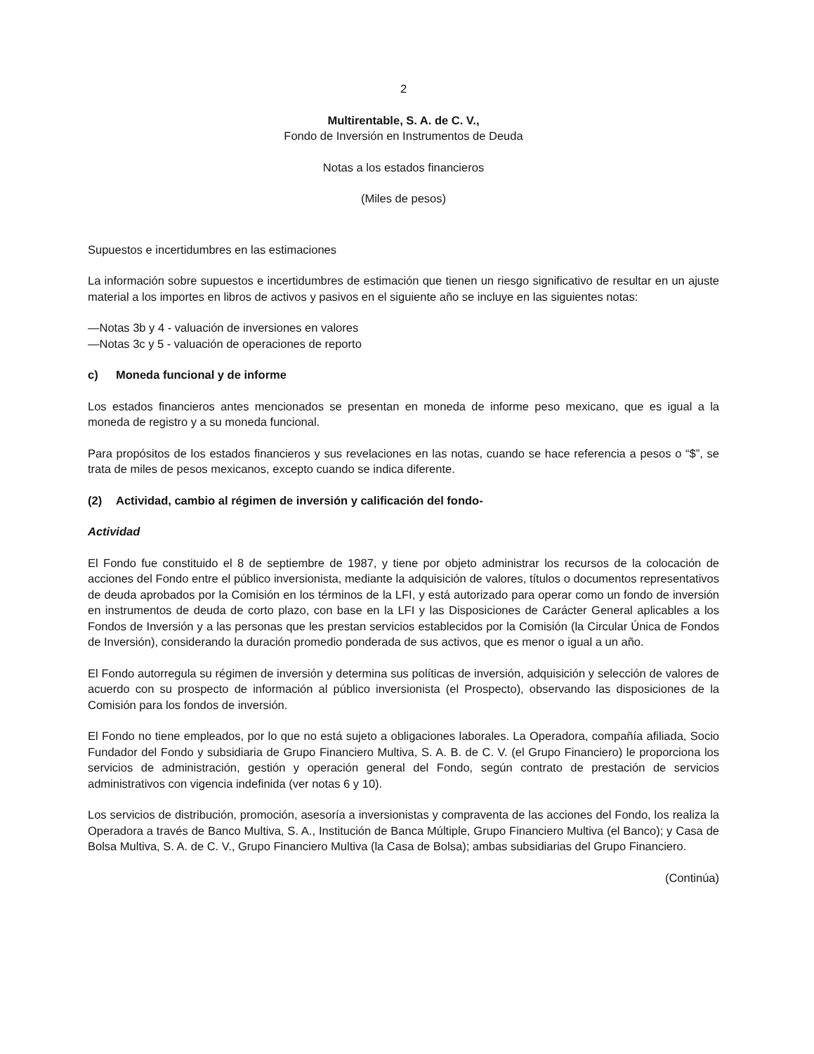2
Multirentable, S. A. de C. V.,
Fondo de Inversión en Instrumentos de Deuda
Notas a los estados financieros
(Miles de pesos)
Supuestos e incertidumbres en las estimaciones
La información sobre supuestos e incertidumbres de estimación que tienen un riesgo significativo de resultar en un ajuste material a los importes en libros de activos y pasivos en el siguiente año se incluye en las siguientes notas:
—Notas 3b y 4 - valuación de inversiones en valores
—Notas 3c y 5 - valuación de operaciones de reporto
c) Moneda funcional y de informe
Los estados financieros antes mencionados se presentan en moneda de informe peso mexicano, que es igual a la moneda de registro y a su moneda funcional.
Para propósitos de los estados financieros y sus revelaciones en las notas, cuando se hace referencia a pesos o “$”, se trata de miles de pesos mexicanos, excepto cuando se indica diferente.
(2) Actividad, cambio al régimen de inversión y calificación del fondo-
Actividad
El Fondo fue constituido el 8 de septiembre de 1987, y tiene por objeto administrar los recursos de la colocación de acciones del Fondo entre el público inversionista, mediante la adquisición de valores, títulos o documentos representativos de deuda aprobados por la Comisión en los términos de la LFI, y está autorizado para operar como un fondo de inversión en instrumentos de deuda de corto plazo, con base en la LFI y las Disposiciones de Carácter General aplicables a los Fondos de Inversión y a las personas que les prestan servicios establecidos por la Comisión (la Circular Única de Fondos de Inversión), considerando la duración promedio ponderada de sus activos, que es menor o igual a un año.
El Fondo autorregula su régimen de inversión y determina sus políticas de inversión, adquisición y selección de valores de acuerdo con su prospecto de información al público inversionista (el Prospecto), observando las disposiciones de la Comisión para los fondos de inversión.
El Fondo no tiene empleados, por lo que no está sujeto a obligaciones laborales. La Operadora, compañía afiliada, Socio Fundador del Fondo y subsidiaria de Grupo Financiero Multiva, S. A. B. de C. V. (el Grupo Financiero) le proporciona los servicios de administración, gestión y operación general del Fondo, según contrato de prestación de servicios administrativos con vigencia indefinida (ver notas 6 y 10).
Los servicios de distribución, promoción, asesoría a inversionistas y compraventa de las acciones del Fondo, los realiza la Operadora a través de Banco Multiva, S. A., Institución de Banca Múltiple, Grupo Financiero Multiva (el Banco); y Casa de Bolsa Multiva, S. A. de C. V., Grupo Financiero Multiva (la Casa de Bolsa); ambas subsidiarias del Grupo Financiero.
(Continúa)